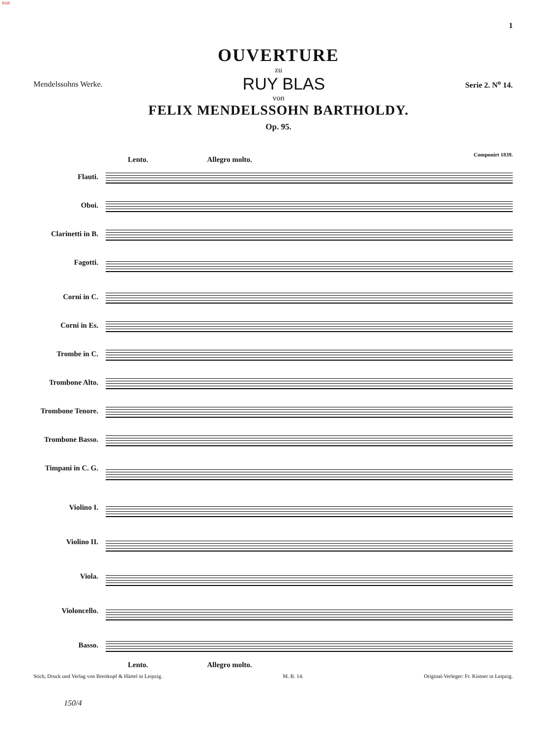BSB
1
OUVERTURE
zu
Mendelssohns Werke. RUY BLAS Serie 2. N<sup>o</sup> 14.
von
FELIX MENDELSSOHN BARTHOLDY.
Op. 95.
Componirt 1839.
Flauti.
Oboi.
Clarinetti in B.
Fagotti.
Corni in C.
Corni in Es.
Trombe in C.
Trombone Alto.
Trombone Tenore.
Trombone Basso.
Timpani in C. G.
Violino I.
Violino II.
Viola.
Violoncello.
Basso.
Lento. Allegro molto.
Lento. Allegro molto.
Stich, Druck und Verlag von Breitkopf & Härtel in Leipzig. M. B. 14. Original-Verleger: Fr. Kistner in Leipzig.
150/4